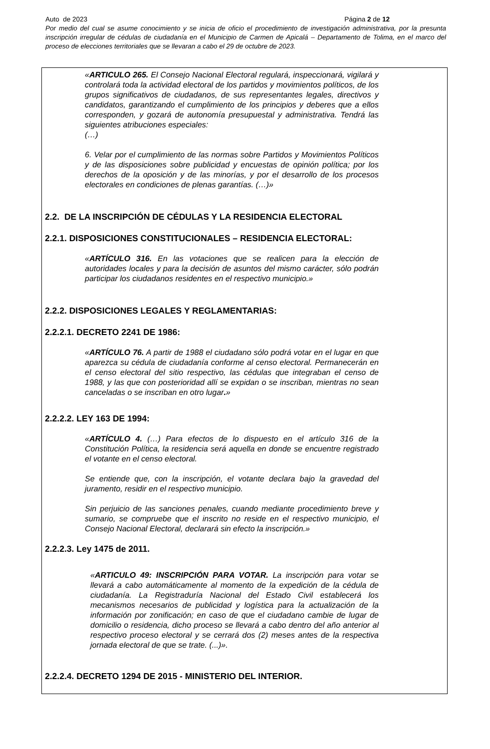Auto de 2023 Página 2 de 12
Por medio del cual se asume conocimiento y se inicia de oficio el procedimiento de investigación administrativa, por la presunta inscripción irregular de cédulas de ciudadanía en el Municipio de Carmen de Apicalá – Departamento de Tolima, en el marco del proceso de elecciones territoriales que se llevaran a cabo el 29 de octubre de 2023.
«ARTICULO 265. El Consejo Nacional Electoral regulará, inspeccionará, vigilará y controlará toda la actividad electoral de los partidos y movimientos políticos, de los grupos significativos de ciudadanos, de sus representantes legales, directivos y candidatos, garantizando el cumplimiento de los principios y deberes que a ellos corresponden, y gozará de autonomía presupuestal y administrativa. Tendrá las siguientes atribuciones especiales:
(…)
6. Velar por el cumplimiento de las normas sobre Partidos y Movimientos Políticos y de las disposiciones sobre publicidad y encuestas de opinión política; por los derechos de la oposición y de las minorías, y por el desarrollo de los procesos electorales en condiciones de plenas garantías. (…)»
2.2. DE LA INSCRIPCIÓN DE CÉDULAS Y LA RESIDENCIA ELECTORAL
2.2.1. DISPOSICIONES CONSTITUCIONALES – RESIDENCIA ELECTORAL:
«ARTÍCULO 316. En las votaciones que se realicen para la elección de autoridades locales y para la decisión de asuntos del mismo carácter, sólo podrán participar los ciudadanos residentes en el respectivo municipio.»
2.2.2. DISPOSICIONES LEGALES Y REGLAMENTARIAS:
2.2.2.1. DECRETO 2241 DE 1986:
«ARTÍCULO 76. A partir de 1988 el ciudadano sólo podrá votar en el lugar en que aparezca su cédula de ciudadanía conforme al censo electoral. Permanecerán en el censo electoral del sitio respectivo, las cédulas que integraban el censo de 1988, y las que con posterioridad allí se expidan o se inscriban, mientras no sean canceladas o se inscriban en otro lugar.»
2.2.2.2. LEY 163 DE 1994:
«ARTÍCULO 4. (…) Para efectos de lo dispuesto en el artículo 316 de la Constitución Política, la residencia será aquella en donde se encuentre registrado el votante en el censo electoral.
Se entiende que, con la inscripción, el votante declara bajo la gravedad del juramento, residir en el respectivo municipio.
Sin perjuicio de las sanciones penales, cuando mediante procedimiento breve y sumario, se compruebe que el inscrito no reside en el respectivo municipio, el Consejo Nacional Electoral, declarará sin efecto la inscripción.»
2.2.2.3. Ley 1475 de 2011.
«ARTICULO 49: INSCRIPCIÓN PARA VOTAR. La inscripción para votar se llevará a cabo automáticamente al momento de la expedición de la cédula de ciudadanía. La Registraduría Nacional del Estado Civil establecerá los mecanismos necesarios de publicidad y logística para la actualización de la información por zonificación; en caso de que el ciudadano cambie de lugar de domicilio o residencia, dicho proceso se llevará a cabo dentro del año anterior al respectivo proceso electoral y se cerrará dos (2) meses antes de la respectiva jornada electoral de que se trate. (...)».
2.2.2.4. DECRETO 1294 DE 2015 - MINISTERIO DEL INTERIOR.